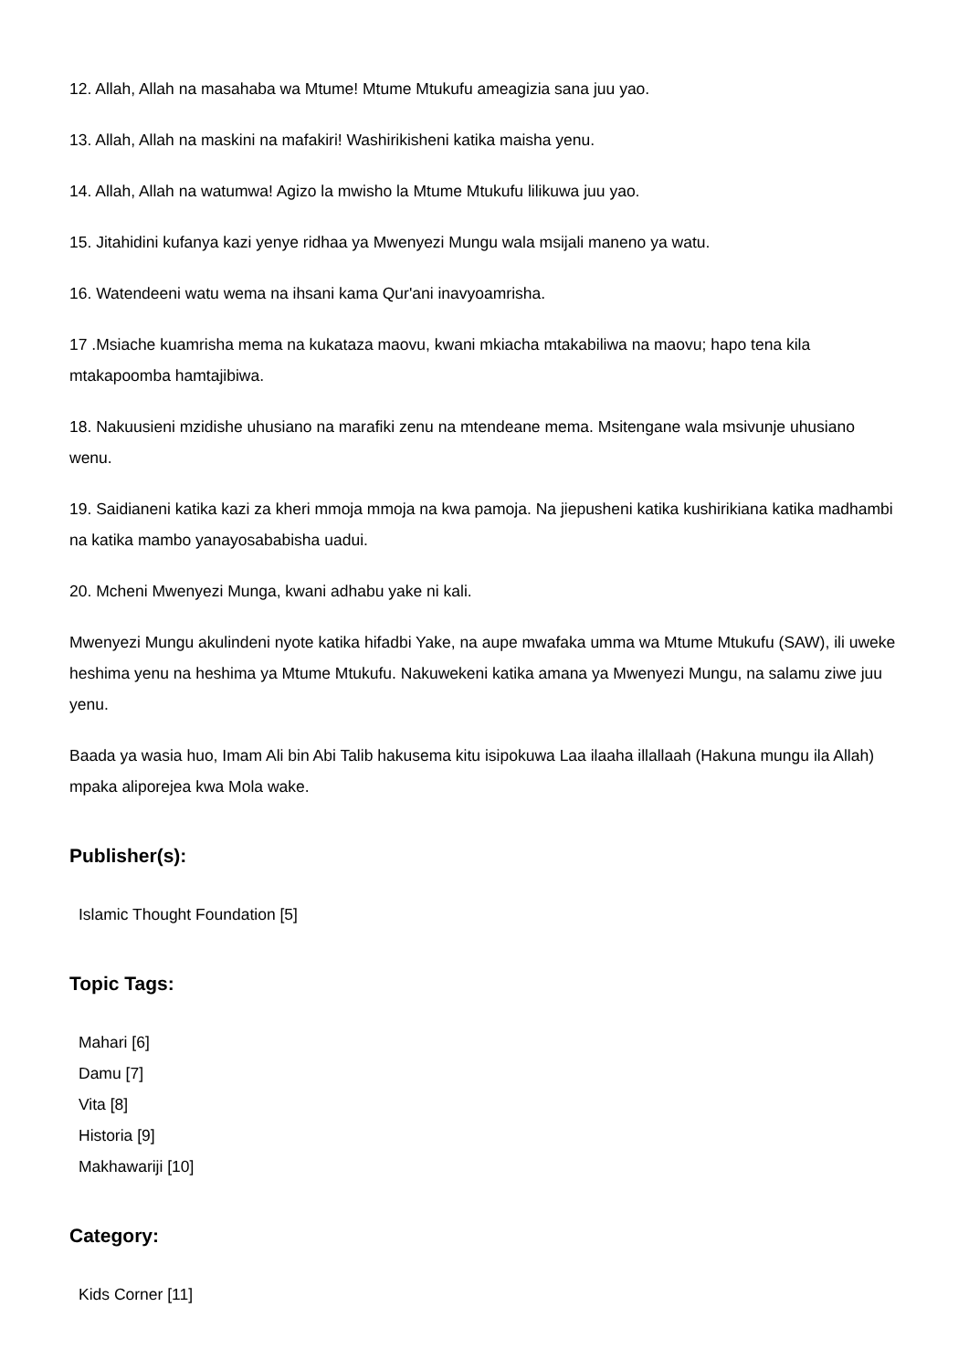12. Allah, Allah na masahaba wa Mtume! Mtume Mtukufu ameagizia sana juu yao.
13. Allah, Allah na maskini na mafakiri! Washirikisheni katika maisha yenu.
14. Allah, Allah na watumwa! Agizo la mwisho la Mtume Mtukufu lilikuwa juu yao.
15. Jitahidini kufanya kazi yenye ridhaa ya Mwenyezi Mungu wala msijali maneno ya watu.
16. Watendeeni watu wema na ihsani kama Qur'ani inavyoamrisha.
17 .Msiache kuamrisha mema na kukataza maovu, kwani mkiacha mtakabiliwa na maovu; hapo tena kila mtakapoomba hamtajibiwa.
18. Nakuusieni mzidishe uhusiano na marafiki zenu na mtendeane mema. Msitengane wala msivunje uhusiano wenu.
19. Saidianeni katika kazi za kheri mmoja mmoja na kwa pamoja. Na jiepusheni katika kushirikiana katika madhambi na katika mambo yanayosababisha uadui.
20. Mcheni Mwenyezi Munga, kwani adhabu yake ni kali.
Mwenyezi Mungu akulindeni nyote katika hifadbi Yake, na aupe mwafaka umma wa Mtume Mtukufu (SAW), ili uweke heshima yenu na heshima ya Mtume Mtukufu. Nakuwekeni katika amana ya Mwenyezi Mungu, na salamu ziwe juu yenu.
Baada ya wasia huo, Imam Ali bin Abi Talib hakusema kitu isipokuwa Laa ilaaha illallaah (Hakuna mungu ila Allah) mpaka aliporejea kwa Mola wake.
Publisher(s):
Islamic Thought Foundation [5]
Topic Tags:
Mahari [6]
Damu [7]
Vita [8]
Historia [9]
Makhawariji [10]
Category:
Kids Corner [11]